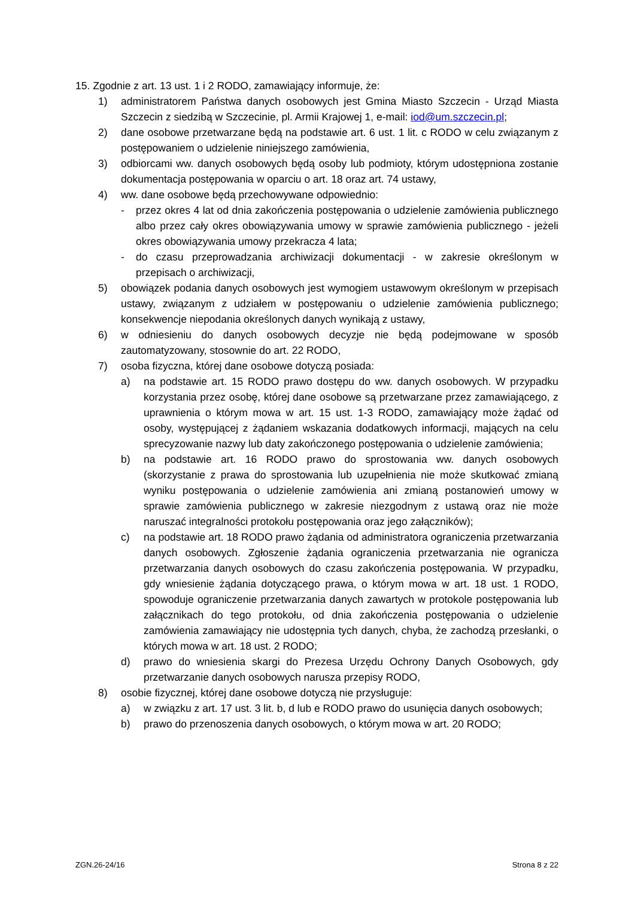15. Zgodnie z art. 13 ust. 1 i 2 RODO, zamawiający informuje, że:
1) administratorem Państwa danych osobowych jest Gmina Miasto Szczecin - Urząd Miasta Szczecin z siedzibą w Szczecinie, pl. Armii Krajowej 1, e-mail: iod@um.szczecin.pl;
2) dane osobowe przetwarzane będą na podstawie art. 6 ust. 1 lit. c RODO w celu związanym z postępowaniem o udzielenie niniejszego zamówienia,
3) odbiorcami ww. danych osobowych będą osoby lub podmioty, którym udostępniona zostanie dokumentacja postępowania w oparciu o art. 18 oraz art. 74 ustawy,
4) ww. dane osobowe będą przechowywane odpowiednio:
- przez okres 4 lat od dnia zakończenia postępowania o udzielenie zamówienia publicznego albo przez cały okres obowiązywania umowy w sprawie zamówienia publicznego - jeżeli okres obowiązywania umowy przekracza 4 lata;
- do czasu przeprowadzania archiwizacji dokumentacji - w zakresie określonym w przepisach o archiwizacji,
5) obowiązek podania danych osobowych jest wymogiem ustawowym określonym w przepisach ustawy, związanym z udziałem w postępowaniu o udzielenie zamówienia publicznego; konsekwencje niepodania określonych danych wynikają z ustawy,
6) w odniesieniu do danych osobowych decyzje nie będą podejmowane w sposób zautomatyzowany, stosownie do art. 22 RODO,
7) osoba fizyczna, której dane osobowe dotyczą posiada:
a) na podstawie art. 15 RODO prawo dostępu do ww. danych osobowych. W przypadku korzystania przez osobę, której dane osobowe są przetwarzane przez zamawiającego, z uprawnienia o którym mowa w art. 15 ust. 1-3 RODO, zamawiający może żądać od osoby, występującej z żądaniem wskazania dodatkowych informacji, mających na celu sprecyzowanie nazwy lub daty zakończonego postępowania o udzielenie zamówienia;
b) na podstawie art. 16 RODO prawo do sprostowania ww. danych osobowych (skorzystanie z prawa do sprostowania lub uzupełnienia nie może skutkować zmianą wyniku postępowania o udzielenie zamówienia ani zmianą postanowień umowy w sprawie zamówienia publicznego w zakresie niezgodnym z ustawą oraz nie może naruszać integralności protokołu postępowania oraz jego załączników);
c) na podstawie art. 18 RODO prawo żądania od administratora ograniczenia przetwarzania danych osobowych. Zgłoszenie żądania ograniczenia przetwarzania nie ogranicza przetwarzania danych osobowych do czasu zakończenia postępowania. W przypadku, gdy wniesienie żądania dotyczącego prawa, o którym mowa w art. 18 ust. 1 RODO, spowoduje ograniczenie przetwarzania danych zawartych w protokole postępowania lub załącznikach do tego protokołu, od dnia zakończenia postępowania o udzielenie zamówienia zamawiający nie udostępnia tych danych, chyba, że zachodzą przesłanki, o których mowa w art. 18 ust. 2 RODO;
d) prawo do wniesienia skargi do Prezesa Urzędu Ochrony Danych Osobowych, gdy przetwarzanie danych osobowych narusza przepisy RODO,
8) osobie fizycznej, której dane osobowe dotyczą nie przysługuje:
a) w związku z art. 17 ust. 3 lit. b, d lub e RODO prawo do usunięcia danych osobowych;
b) prawo do przenoszenia danych osobowych, o którym mowa w art. 20 RODO;
ZGN.26-24/16 Strona 8 z 22